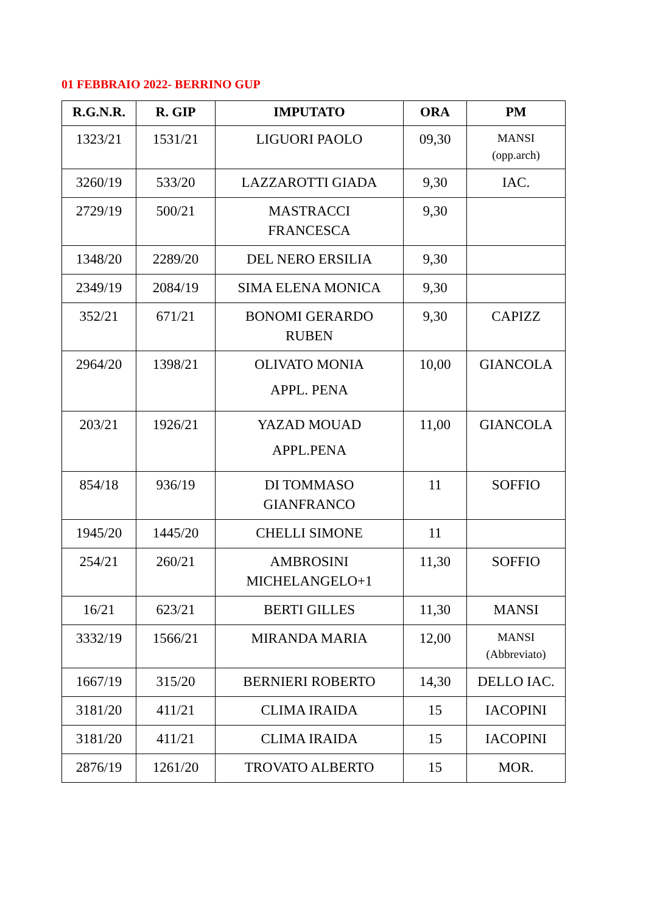01 FEBBRAIO 2022- BERRINO GUP
| R.G.N.R. | R. GIP | IMPUTATO | ORA | PM |
| --- | --- | --- | --- | --- |
| 1323/21 | 1531/21 | LIGUORI PAOLO | 09,30 | MANSI (opp.arch) |
| 3260/19 | 533/20 | LAZZAROTTI GIADA | 9,30 | IAC. |
| 2729/19 | 500/21 | MASTRACCI FRANCESCA | 9,30 | |
| 1348/20 | 2289/20 | DEL NERO ERSILIA | 9,30 | |
| 2349/19 | 2084/19 | SIMA ELENA MONICA | 9,30 | |
| 352/21 | 671/21 | BONOMI GERARDO RUBEN | 9,30 | CAPIZZ |
| 2964/20 | 1398/21 | OLIVATO MONIA APPL. PENA | 10,00 | GIANCOLA |
| 203/21 | 1926/21 | YAZAD MOUAD APPL.PENA | 11,00 | GIANCOLA |
| 854/18 | 936/19 | DI TOMMASO GIANFRANCO | 11 | SOFFIO |
| 1945/20 | 1445/20 | CHELLI SIMONE | 11 | |
| 254/21 | 260/21 | AMBROSINI MICHELANGELO+1 | 11,30 | SOFFIO |
| 16/21 | 623/21 | BERTI GILLES | 11,30 | MANSI |
| 3332/19 | 1566/21 | MIRANDA MARIA | 12,00 | MANSI (Abbreviato) |
| 1667/19 | 315/20 | BERNIERI ROBERTO | 14,30 | DELLO IAC. |
| 3181/20 | 411/21 | CLIMA IRAIDA | 15 | IACOPINI |
| 3181/20 | 411/21 | CLIMA IRAIDA | 15 | IACOPINI |
| 2876/19 | 1261/20 | TROVATO ALBERTO | 15 | MOR. |